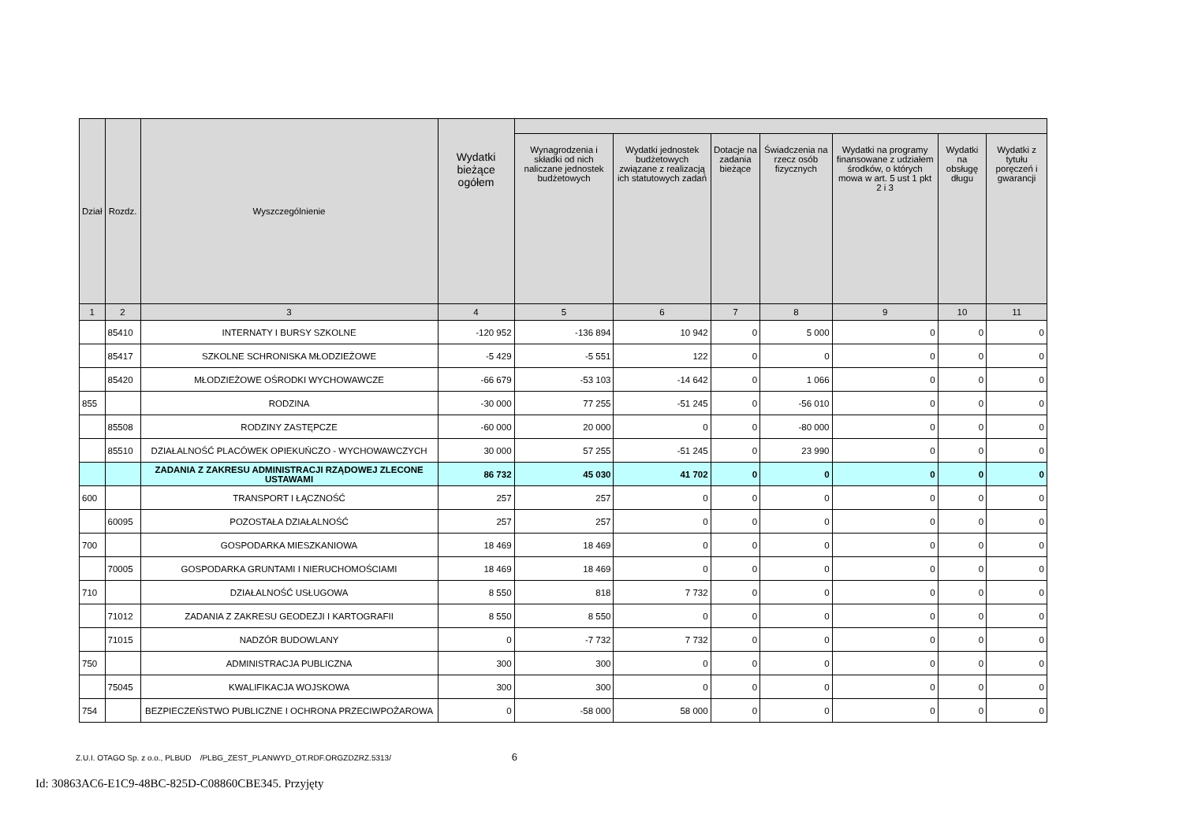| Dział | Rozdz. | Wyszczególnienie | Wydatki bieżące ogółem | | | | | | | |
| --- | --- | --- | --- | --- | --- | --- | --- | --- | --- | --- |
| | | | | Wynagrodzenia i składki od nich naliczane jednostek budżetowych | Wydatki jednostek budżetowych związane z realizacją ich statutowych zadań | Dotacje na zadania bieżące | Świadczenia na rzecz osób fizycznych | Wydatki na programy finansowane z udziałem środków, o których mowa w art. 5 ust 1 pkt 2 i 3 | Wydatki na obsługę długu | Wydatki z tytułu poręczeń i gwarancji |
| 1 | 2 | 3 | 4 | 5 | 6 | 7 | 8 | 9 | 10 | 11 |
| | 85410 | INTERNATY I BURSY SZKOLNE | -120 952 | -136 894 | 10 942 | 0 | 5 000 | 0 | 0 | 0 |
| | 85417 | SZKOLNE SCHRONISKA MŁODZIEŻOWE | -5 429 | -5 551 | 122 | 0 | 0 | 0 | 0 | 0 |
| | 85420 | MŁODZIEŻOWE OŚRODKI WYCHOWAWCZE | -66 679 | -53 103 | -14 642 | 0 | 1 066 | 0 | 0 | 0 |
| 855 | | RODZINA | -30 000 | 77 255 | -51 245 | 0 | -56 010 | 0 | 0 | 0 |
| | 85508 | RODZINY ZASTĘPCZE | -60 000 | 20 000 | 0 | 0 | -80 000 | 0 | 0 | 0 |
| | 85510 | DZIAŁALNOŚĆ PLACÓWEK OPIEKUŃCZO - WYCHOWAWCZYCH | 30 000 | 57 255 | -51 245 | 0 | 23 990 | 0 | 0 | 0 |
| | | ZADANIA Z ZAKRESU ADMINISTRACJI RZĄDOWEJ ZLECONE USTAWAMI | 86 732 | 45 030 | 41 702 | 0 | 0 | 0 | 0 | 0 |
| 600 | | TRANSPORT I ŁĄCZNOŚĆ | 257 | 257 | 0 | 0 | 0 | 0 | 0 | 0 |
| | 60095 | POZOSTAŁA DZIAŁALNOŚĆ | 257 | 257 | 0 | 0 | 0 | 0 | 0 | 0 |
| 700 | | GOSPODARKA MIESZKANIOWA | 18 469 | 18 469 | 0 | 0 | 0 | 0 | 0 | 0 |
| | 70005 | GOSPODARKA GRUNTAMI I NIERUCHOMOŚCIAMI | 18 469 | 18 469 | 0 | 0 | 0 | 0 | 0 | 0 |
| 710 | | DZIAŁALNOŚĆ USŁUGOWA | 8 550 | 818 | 7 732 | 0 | 0 | 0 | 0 | 0 |
| | 71012 | ZADANIA Z ZAKRESU GEODEZJI I KARTOGRAFII | 8 550 | 8 550 | 0 | 0 | 0 | 0 | 0 | 0 |
| | 71015 | NADZÓR BUDOWLANY | 0 | -7 732 | 7 732 | 0 | 0 | 0 | 0 | 0 |
| 750 | | ADMINISTRACJA PUBLICZNA | 300 | 300 | 0 | 0 | 0 | 0 | 0 | 0 |
| | 75045 | KWALIFIKACJA WOJSKOWA | 300 | 300 | 0 | 0 | 0 | 0 | 0 | 0 |
| 754 | | BEZPIECZEŃSTWO PUBLICZNE I OCHRONA PRZECIWPOŻAROWA | 0 | -58 000 | 58 000 | 0 | 0 | 0 | 0 | 0 |
Z.U.I. OTAGO Sp. z o.o., PLBUD /PLBG_ZEST_PLANWYD_OT.RDF.ORGZDZRZ.5313/ 6
Id: 30863AC6-E1C9-48BC-825D-C08860CBE345. Przyjęty